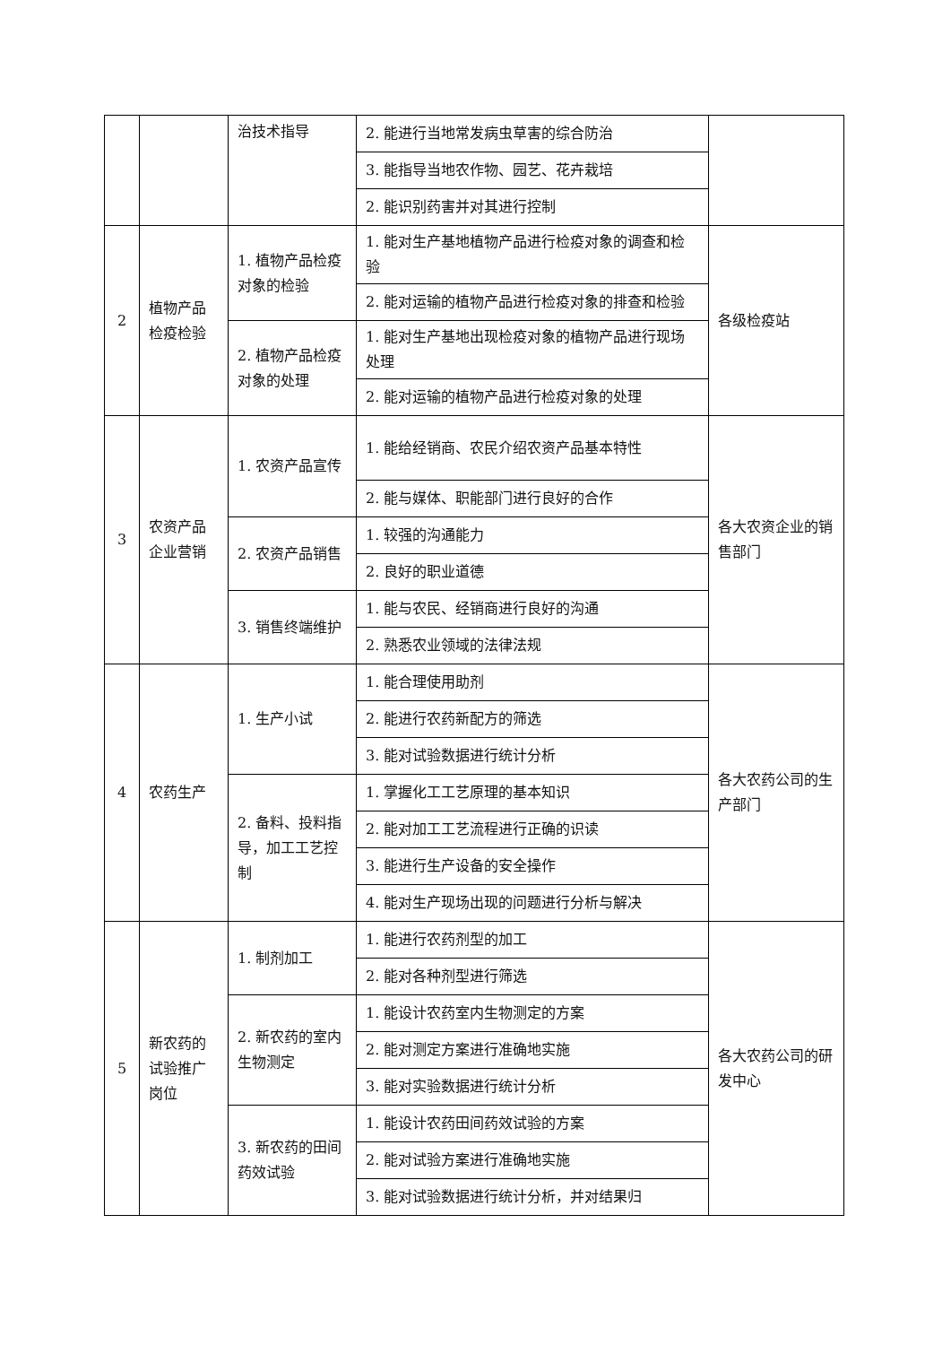| | | 治技术指导 | 2. 能进行当地常发病虫草害的综合防治 | |
| | | | 3. 能指导当地农作物、园艺、花卉栽培 | |
| | | | 2. 能识别药害并对其进行控制 | |
| 2 | 植物产品检疫检验 | 1. 植物产品检疫对象的检验 | 1. 能对生产基地植物产品进行检疫对象的调查和检验 | 各级检疫站 |
| | | | 2. 能对运输的植物产品进行检疫对象的排查和检验 | |
| | | 2. 植物产品检疫对象的处理 | 1. 能对生产基地出现检疫对象的植物产品进行现场处理 | |
| | | | 2. 能对运输的植物产品进行检疫对象的处理 | |
| 3 | 农资产品企业营销 | 1. 农资产品宣传 | 1. 能给经销商、农民介绍农资产品基本特性 | 各大农资企业的销售部门 |
| | | | 2. 能与媒体、职能部门进行良好的合作 | |
| | | 2. 农资产品销售 | 1. 较强的沟通能力 | |
| | | | 2. 良好的职业道德 | |
| | | 3. 销售终端维护 | 1. 能与农民、经销商进行良好的沟通 | |
| | | | 2. 熟悉农业领域的法律法规 | |
| 4 | 农药生产 | 1. 生产小试 | 1. 能合理使用助剂 | 各大农药公司的生产部门 |
| | | | 2. 能进行农药新配方的筛选 | |
| | | | 3. 能对试验数据进行统计分析 | |
| | | 2. 备料、投料指导，加工工艺控制 | 1. 掌握化工工艺原理的基本知识 | |
| | | | 2. 能对加工工艺流程进行正确的识读 | |
| | | | 3. 能进行生产设备的安全操作 | |
| | | | 4. 能对生产现场出现的问题进行分析与解决 | |
| 5 | 新农药的试验推广岗位 | 1. 制剂加工 | 1. 能进行农药剂型的加工 | 各大农药公司的研发中心 |
| | | | 2. 能对各种剂型进行筛选 | |
| | | 2. 新农药的室内生物测定 | 1. 能设计农药室内生物测定的方案 | |
| | | | 2. 能对测定方案进行准确地实施 | |
| | | | 3. 能对实验数据进行统计分析 | |
| | | 3. 新农药的田间药效试验 | 1. 能设计农药田间药效试验的方案 | |
| | | | 2. 能对试验方案进行准确地实施 | |
| | | | 3. 能对试验数据进行统计分析，并对结果归 | |